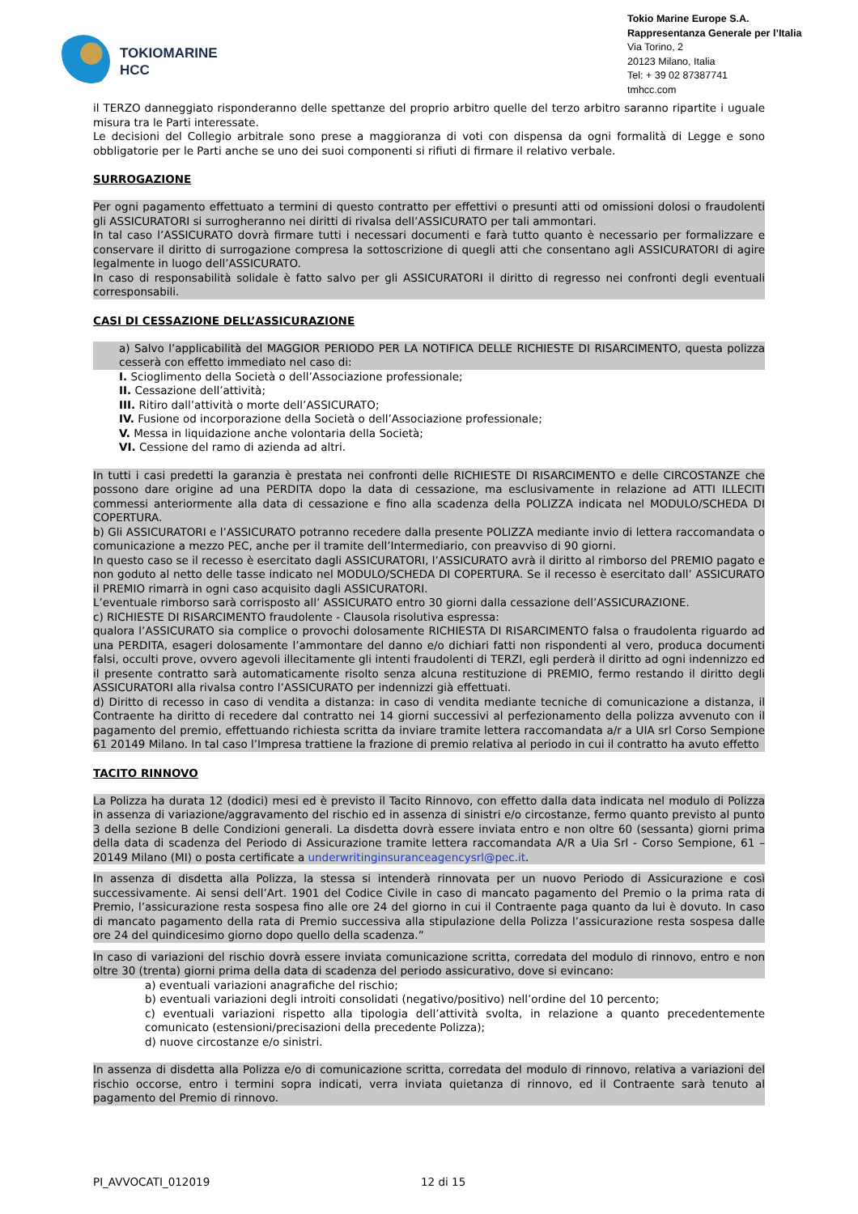TOKIOMARINE
HCC
Tokio Marine Europe S.A.
Rappresentanza Generale per l’Italia
Via Torino, 2
20123 Milano, Italia
Tel: + 39 02 87387741
tmhcc.com
il TERZO danneggiato risponderanno delle spettanze del proprio arbitro quelle del terzo arbitro saranno ripartite i uguale misura tra le Parti interessate.
Le decisioni del Collegio arbitrale sono prese a maggioranza di voti con dispensa da ogni formalità di Legge e sono obbligatorie per le Parti anche se uno dei suoi componenti si rifiuti di firmare il relativo verbale.
SURROGAZIONE
Per ogni pagamento effettuato a termini di questo contratto per effettivi o presunti atti od omissioni dolosi o fraudolenti gli ASSICURATORI si surrogheranno nei diritti di rivalsa dell’ASSICURATO per tali ammontari.
In tal caso l’ASSICURATO dovrà firmare tutti i necessari documenti e farà tutto quanto è necessario per formalizzare e conservare il diritto di surrogazione compresa la sottoscrizione di quegli atti che consentano agli ASSICURATORI di agire legalmente in luogo dell’ASSICURATO.
In caso di responsabilità solidale è fatto salvo per gli ASSICURATORI il diritto di regresso nei confronti degli eventuali corresponsabili.
CASI DI CESSAZIONE DELL’ASSICURAZIONE
a) Salvo l’applicabilità del MAGGIOR PERIODO PER LA NOTIFICA DELLE RICHIESTE DI RISARCIMENTO, questa polizza cesserà con effetto immediato nel caso di:
I. Scioglimento della Società o dell’Associazione professionale;
II. Cessazione dell’attività;
III. Ritiro dall’attività o morte dell’ASSICURATO;
IV. Fusione od incorporazione della Società o dell’Associazione professionale;
V. Messa in liquidazione anche volontaria della Società;
VI. Cessione del ramo di azienda ad altri.
In tutti i casi predetti la garanzia è prestata nei confronti delle RICHIESTE DI RISARCIMENTO e delle CIRCOSTANZE che possono dare origine ad una PERDITA dopo la data di cessazione, ma esclusivamente in relazione ad ATTI ILLECITI commessi anteriormente alla data di cessazione e fino alla scadenza della POLIZZA indicata nel MODULO/SCHEDA DI COPERTURA.
b) Gli ASSICURATORI e l’ASSICURATO potranno recedere dalla presente POLIZZA mediante invio di lettera raccomandata o comunicazione a mezzo PEC, anche per il tramite dell’Intermediario, con preavviso di 90 giorni.
In questo caso se il recesso è esercitato dagli ASSICURATORI, l’ASSICURATO avrà il diritto al rimborso del PREMIO pagato e non goduto al netto delle tasse indicato nel MODULO/SCHEDA DI COPERTURA. Se il recesso è esercitato dall’ ASSICURATO il PREMIO rimarrà in ogni caso acquisito dagli ASSICURATORI.
L’eventuale rimborso sarà corrisposto all’ ASSICURATO entro 30 giorni dalla cessazione dell’ASSICURAZIONE.
c) RICHIESTE DI RISARCIMENTO fraudolente - Clausola risolutiva espressa:
qualora l’ASSICURATO sia complice o provochi dolosamente RICHIESTA DI RISARCIMENTO falsa o fraudolenta riguardo ad una PERDITA, esageri dolosamente l’ammontare del danno e/o dichiari fatti non rispondenti al vero, produca documenti falsi, occulti prove, ovvero agevoli illecitamente gli intenti fraudolenti di TERZI, egli perderà il diritto ad ogni indennizzo ed il presente contratto sarà automaticamente risolto senza alcuna restituzione di PREMIO, fermo restando il diritto degli ASSICURATORI alla rivalsa contro l’ASSICURATO per indennizzi già effettuati.
d) Diritto di recesso in caso di vendita a distanza: in caso di vendita mediante tecniche di comunicazione a distanza, il Contraente ha diritto di recedere dal contratto nei 14 giorni successivi al perfezionamento della polizza avvenuto con il pagamento del premio, effettuando richiesta scritta da inviare tramite lettera raccomandata a/r a UIA srl Corso Sempione 61 20149 Milano. In tal caso l’Impresa trattiene la frazione di premio relativa al periodo in cui il contratto ha avuto effetto
TACITO RINNOVO
La Polizza ha durata 12 (dodici) mesi ed è previsto il Tacito Rinnovo, con effetto dalla data indicata nel modulo di Polizza in assenza di variazione/aggravamento del rischio ed in assenza di sinistri e/o circostanze, fermo quanto previsto al punto 3 della sezione B delle Condizioni generali. La disdetta dovrà essere inviata entro e non oltre 60 (sessanta) giorni prima della data di scadenza del Periodo di Assicurazione tramite lettera raccomandata A/R a Uia Srl - Corso Sempione, 61 – 20149 Milano (MI) o posta certificate a underwritinginsuranceagencysrl@pec.it.
In assenza di disdetta alla Polizza, la stessa si intenderà rinnovata per un nuovo Periodo di Assicurazione e così successivamente. Ai sensi dell’Art. 1901 del Codice Civile in caso di mancato pagamento del Premio o la prima rata di Premio, l’assicurazione resta sospesa fino alle ore 24 del giorno in cui il Contraente paga quanto da lui è dovuto. In caso di mancato pagamento della rata di Premio successiva alla stipulazione della Polizza l’assicurazione resta sospesa dalle ore 24 del quindicesimo giorno dopo quello della scadenza.”
In caso di variazioni del rischio dovrà essere inviata comunicazione scritta, corredata del modulo di rinnovo, entro e non oltre 30 (trenta) giorni prima della data di scadenza del periodo assicurativo, dove si evincano:
a) eventuali variazioni anagrafiche del rischio;
b) eventuali variazioni degli introiti consolidati (negativo/positivo) nell’ordine del 10 percento;
c) eventuali variazioni rispetto alla tipologia dell’attività svolta, in relazione a quanto precedentemente comunicato (estensioni/precisazioni della precedente Polizza);
d) nuove circostanze e/o sinistri.
In assenza di disdetta alla Polizza e/o di comunicazione scritta, corredata del modulo di rinnovo, relativa a variazioni del rischio occorse, entro i termini sopra indicati, verra inviata quietanza di rinnovo, ed il Contraente sarà tenuto al pagamento del Premio di rinnovo.
PI_AVVOCATI_012019 12 di 15